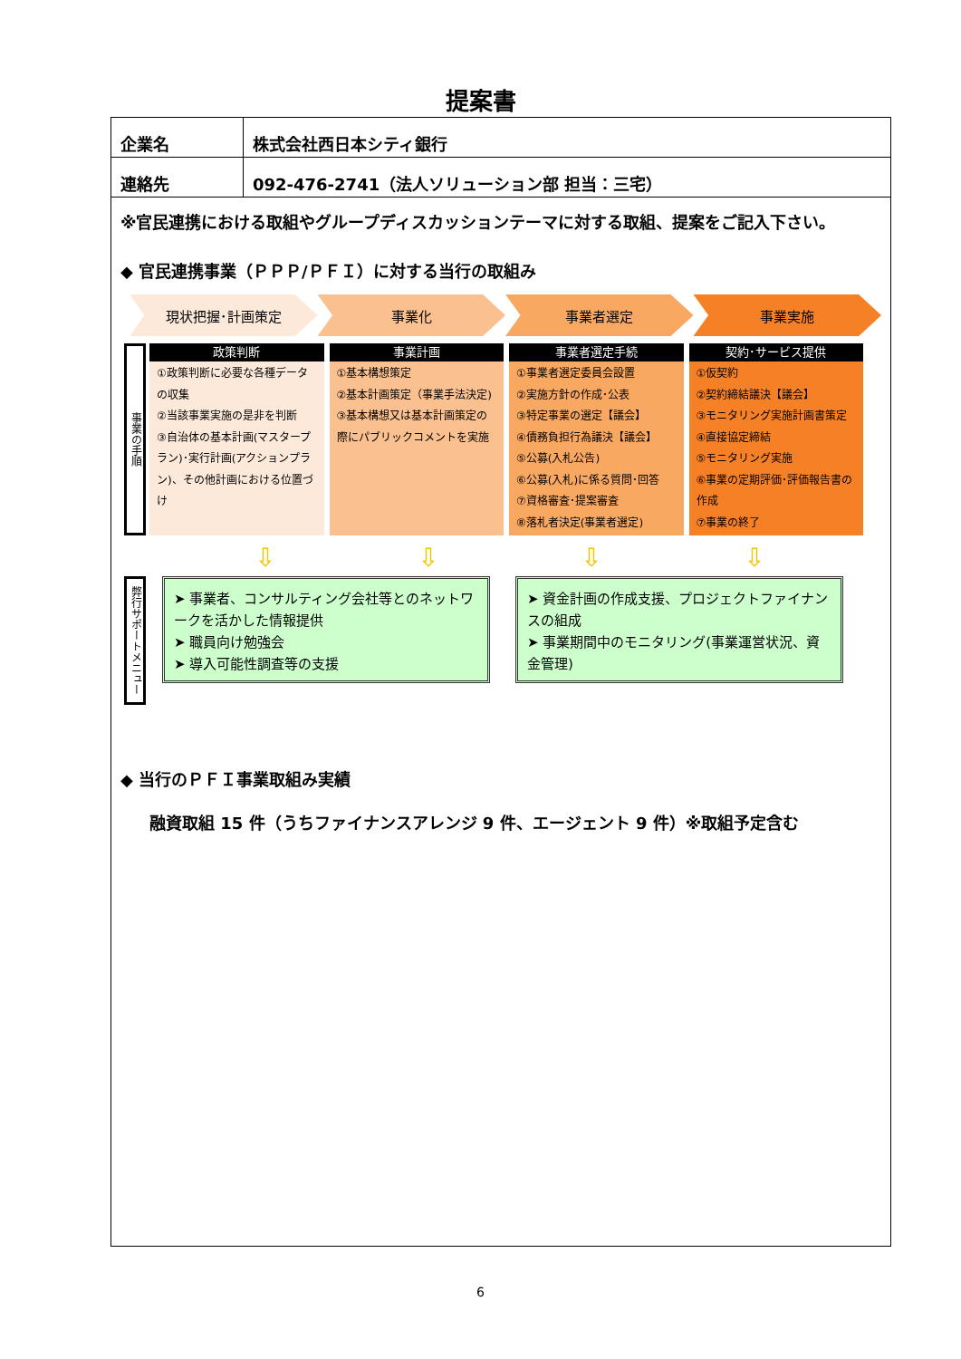提案書
| 企業名 | 株式会社西日本シティ銀行 |
| 連絡先 | 092-476-2741（法人ソリューション部 担当：三宅） |
※官民連携における取組やグループディスカッションテーマに対する取組、提案をご記入下さい。
◆ 官民連携事業（ＰＰＰ/ＰＦＩ）に対する当行の取組み
現状把握･計画策定 事業化 事業者選定 事業実施
事業の手順
政策判断
①政策判断に必要な各種データの収集
②当該事業実施の是非を判断
③自治体の基本計画(マスタープラン)･実行計画(アクションプラン)、その他計画における位置づけ
事業計画
①基本構想策定
②基本計画策定（事業手法決定)
③基本構想又は基本計画策定の際にパブリックコメントを実施
事業者選定手続
①事業者選定委員会設置
②実施方針の作成･公表
③特定事業の選定【議会】
④債務負担行為議決【議会】
⑤公募(入札公告)
⑥公募(入札)に係る質問･回答
⑦資格審査･提案審査
⑧落札者決定(事業者選定)
契約･サービス提供
①仮契約
②契約締結議決【議会】
③モニタリング実施計画書策定
④直接協定締結
⑤モニタリング実施
⑥事業の定期評価･評価報告書の作成
⑦事業の終了
⇩ ⇩ ⇩ ⇩
弊行サポートメニュー
➤ 事業者、コンサルティング会社等とのネットワークを活かした情報提供
➤ 職員向け勉強会
➤ 導入可能性調査等の支援
➤ 資金計画の作成支援、プロジェクトファイナンスの組成
➤ 事業期間中のモニタリング(事業運営状況、資金管理)
◆ 当行のＰＦＩ事業取組み実績
融資取組 15 件（うちファイナンスアレンジ 9 件、エージェント 9 件）※取組予定含む
6